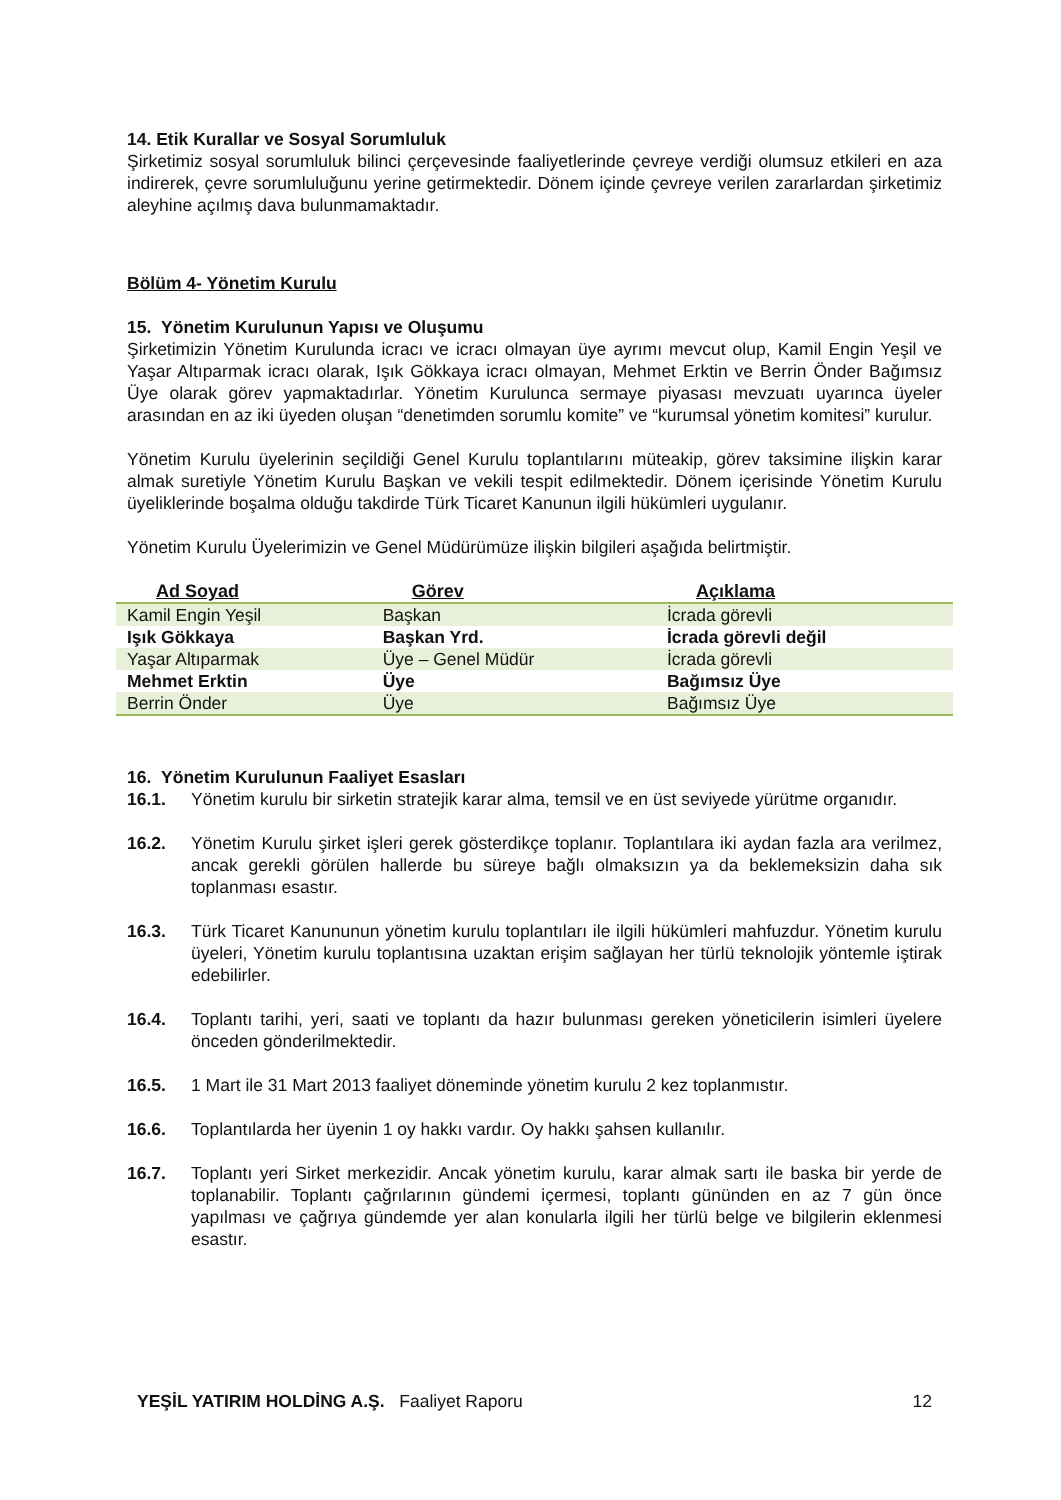14. Etik Kurallar ve Sosyal Sorumluluk
Şirketimiz sosyal sorumluluk bilinci çerçevesinde faaliyetlerinde çevreye verdiği olumsuz etkileri en aza indirerek, çevre sorumluluğunu yerine getirmektedir. Dönem içinde çevreye verilen zararlardan şirketimiz aleyhine açılmış dava bulunmamaktadır.
Bölüm 4- Yönetim Kurulu
15. Yönetim Kurulunun Yapısı ve Oluşumu
Şirketimizin Yönetim Kurulunda icracı ve icracı olmayan üye ayrımı mevcut olup, Kamil Engin Yeşil ve Yaşar Altıparmak icracı olarak, Işık Gökkaya icracı olmayan, Mehmet Erktin ve Berrin Önder Bağımsız Üye olarak görev yapmaktadırlar. Yönetim Kurulunca sermaye piyasası mevzuatı uyarınca üyeler arasından en az iki üyeden oluşan “denetimden sorumlu komite” ve “kurumsal yönetim komitesi” kurulur.
Yönetim Kurulu üyelerinin seçildiği Genel Kurulu toplantılarını müteakip, görev taksimine ilişkin karar almak suretiyle Yönetim Kurulu Başkan ve vekili tespit edilmektedir. Dönem içerisinde Yönetim Kurulu üyeliklerinde boşalma olduğu takdirde Türk Ticaret Kanunun ilgili hükümleri uygulanır.
Yönetim Kurulu Üyelerimizin ve Genel Müdürümüze ilişkin bilgileri aşağıda belirtmiştir.
| Ad Soyad | Görev | Açıklama |
| --- | --- | --- |
| Kamil Engin Yeşil | Başkan | İcrada görevli |
| Işık Gökkaya | Başkan Yrd. | İcrada görevli değil |
| Yaşar Altıparmak | Üye – Genel Müdür | İcrada görevli |
| Mehmet Erktin | Üye | Bağımsız Üye |
| Berrin Önder | Üye | Bağımsız Üye |
16. Yönetim Kurulunun Faaliyet Esasları
16.1. Yönetim kurulu bir sirketin stratejik karar alma, temsil ve en üst seviyede yürütme organıdır.
16.2. Yönetim Kurulu şirket işleri gerek gösterdikçe toplanır. Toplantılara iki aydan fazla ara verilmez, ancak gerekli görülen hallerde bu süreye bağlı olmaksızın ya da beklemeksizin daha sık toplanması esastır.
16.3. Türk Ticaret Kanununun yönetim kurulu toplantıları ile ilgili hükümleri mahfuzdur. Yönetim kurulu üyeleri, Yönetim kurulu toplantısına uzaktan erişim sağlayan her türlü teknolojik yöntemle iştirak edebilirler.
16.4. Toplantı tarihi, yeri, saati ve toplantı da hazır bulunması gereken yöneticilerin isimleri üyelere önceden gönderilmektedir.
16.5. 1 Mart ile 31 Mart 2013 faaliyet döneminde yönetim kurulu 2 kez toplanmıstır.
16.6. Toplantılarda her üyenin 1 oy hakkı vardır. Oy hakkı şahsen kullanılır.
16.7. Toplantı yeri Sirket merkezidir. Ancak yönetim kurulu, karar almak sartı ile baska bir yerde de toplanabilir. Toplantı çağrılarının gündemi içermesi, toplantı gününden en az 7 gün önce yapılması ve çağrıya gündemde yer alan konularla ilgili her türlü belge ve bilgilerin eklenmesi esastır.
YEŞİL YATIRIM HOLDİNG A.Ş. Faaliyet Raporu 12